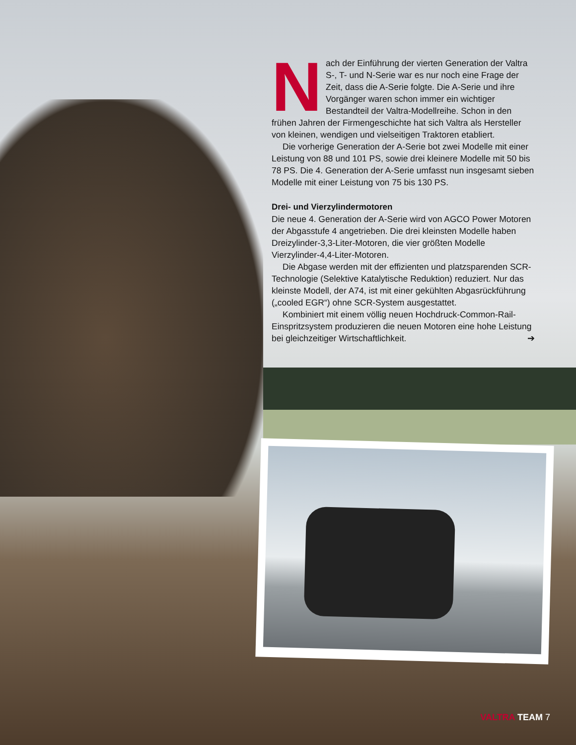Nach der Einführung der vierten Generation der Valtra S-, T- und N-Serie war es nur noch eine Frage der Zeit, dass die A-Serie folgte. Die A-Serie und ihre Vorgänger waren schon immer ein wichtiger Bestandteil der Valtra-Modellreihe. Schon in den frühen Jahren der Firmengeschichte hat sich Valtra als Hersteller von kleinen, wendigen und vielseitigen Traktoren etabliert.
Die vorherige Generation der A-Serie bot zwei Modelle mit einer Leistung von 88 und 101 PS, sowie drei kleinere Modelle mit 50 bis 78 PS. Die 4. Generation der A-Serie umfasst nun insgesamt sieben Modelle mit einer Leistung von 75 bis 130 PS.
Drei- und Vierzylindermotoren
Die neue 4. Generation der A-Serie wird von AGCO Power Motoren der Abgasstufe 4 angetrieben. Die drei kleinsten Modelle haben Dreizylinder-3,3-Liter-Motoren, die vier größten Modelle Vierzylinder-4,4-Liter-Motoren.
Die Abgase werden mit der effizienten und platzsparenden SCR-Technologie (Selektive Katalytische Reduktion) reduziert. Nur das kleinste Modell, der A74, ist mit einer gekühlten Abgasrückführung („cooled EGR“) ohne SCR-System ausgestattet.
Kombiniert mit einem völlig neuen Hochdruck-Common-Rail-Einspritzsystem produzieren die neuen Motoren eine hohe Leistung bei gleichzeitiger Wirtschaftlichkeit. ➔
VALTRA TEAM 7